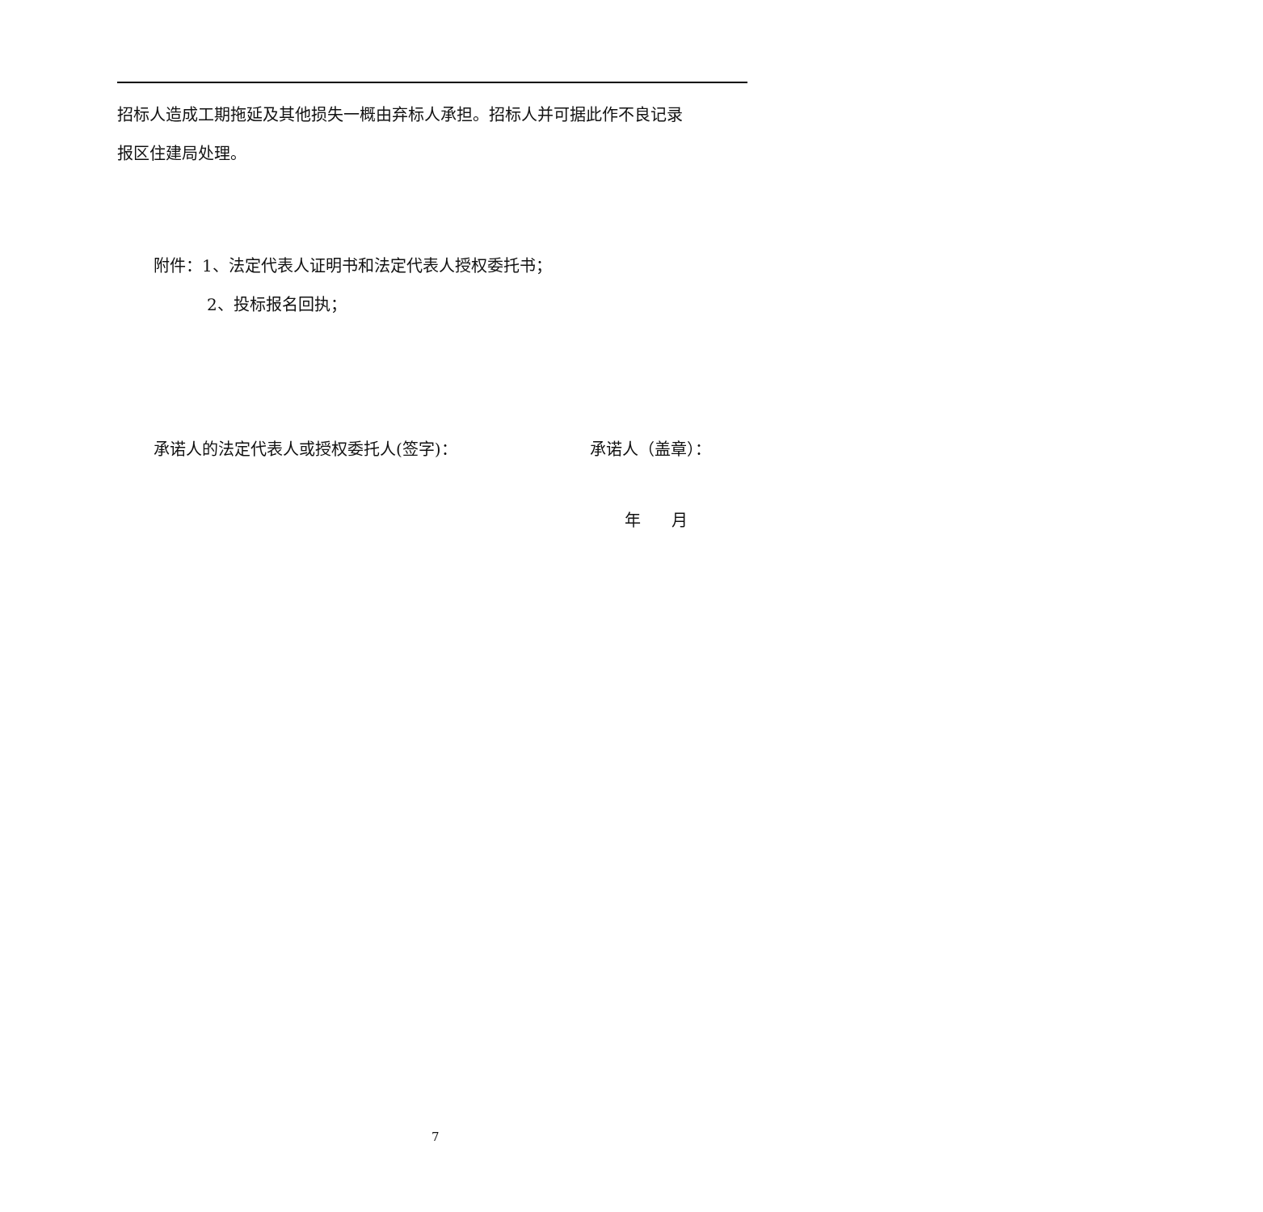招标人造成工期拖延及其他损失一概由弃标人承担。招标人并可据此作不良记录
报区住建局处理。
附件：1、法定代表人证明书和法定代表人授权委托书；
2、投标报名回执；
承诺人的法定代表人或授权委托人(签字)： 承诺人（盖章）：
年 月
7